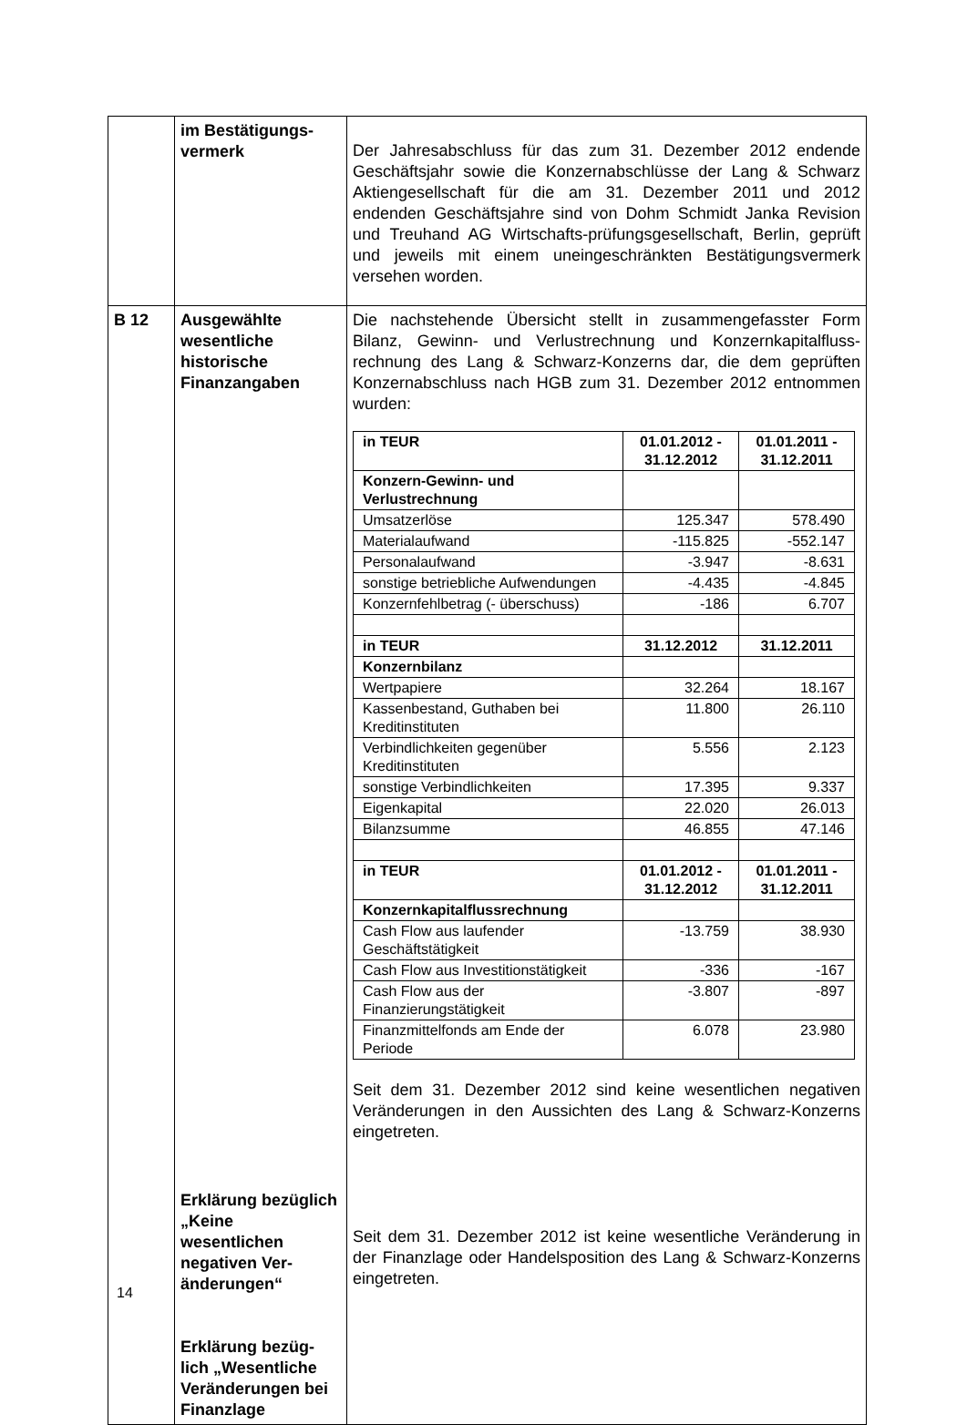| | im Bestätigungs- vermerk | Der Jahresabschluss für das zum 31. Dezember 2012 endende Geschäftsjahr sowie die Konzernabschlüsse der Lang & Schwarz Aktiengesellschaft für die am 31. Dezember 2011 und 2012 endenden Geschäftsjahre sind von Dohm Schmidt Janka Revision und Treuhand AG Wirtschafts-prüfungsgesellschaft, Berlin, geprüft und jeweils mit einem uneingeschränkten Bestätigungsvermerk versehen worden. |
| B 12 | Ausgewählte wesentliche historische Finanzangaben Erklärung bezüglich „Keine wesentlichen negativen Ver-änderungen“ Erklärung bezüg-lich „Wesentliche Veränderungen bei Finanzlage | Die nachstehende Übersicht stellt in zusammengefasster Form Bilanz, Gewinn- und Verlustrechnung und Konzernkapitalfluss-rechnung des Lang & Schwarz-Konzerns dar, die dem geprüften Konzernabschluss nach HGB zum 31. Dezember 2012 entnommen wurden: / in TEUR / 01.01.2012 - 31.12.2012 / 01.01.2011 - 31.12.2011 / / --- / --- / --- / / Konzern-Gewinn- und Verlustrechnung / / / / Umsatzerlöse / 125.347 / 578.490 / / Materialaufwand / -115.825 / -552.147 / / Personalaufwand / -3.947 / -8.631 / / sonstige betriebliche Aufwendungen / -4.435 / -4.845 / / Konzernfehlbetrag (- überschuss) / -186 / 6.707 / / in TEUR / 31.12.2012 / 31.12.2011 / / Konzernbilanz / / / / Wertpapiere / 32.264 / 18.167 / / Kassenbestand, Guthaben bei Kreditinstituten / 11.800 / 26.110 / / Verbindlichkeiten gegenüber Kreditinstituten / 5.556 / 2.123 / / sonstige Verbindlichkeiten / 17.395 / 9.337 / / Eigenkapital / 22.020 / 26.013 / / Bilanzsumme / 46.855 / 47.146 / / in TEUR / 01.01.2012 - 31.12.2012 / 01.01.2011 - 31.12.2011 / / Konzernkapitalflussrechnung / / / / Cash Flow aus laufender Geschäftstätigkeit / -13.759 / 38.930 / / Cash Flow aus Investitionstätigkeit / -336 / -167 / / Cash Flow aus der Finanzierungstätigkeit / -3.807 / -897 / / Finanzmittelfonds am Ende der Periode / 6.078 / 23.980 / Seit dem 31. Dezember 2012 sind keine wesentlichen negativen Veränderungen in den Aussichten des Lang & Schwarz-Konzerns eingetreten. Seit dem 31. Dezember 2012 ist keine wesentliche Veränderung in der Finanzlage oder Handelsposition des Lang & Schwarz-Konzerns eingetreten. |
14